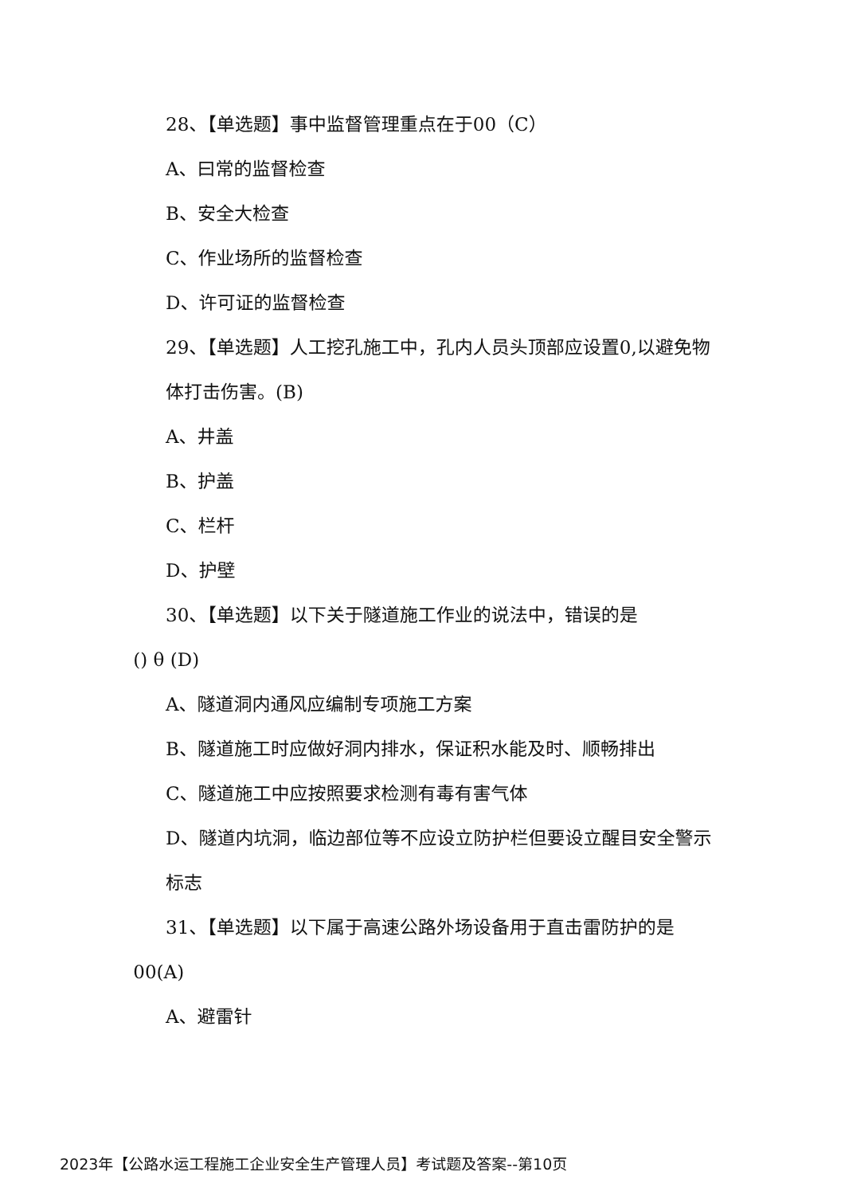28、【单选题】事中监督管理重点在于00（C）
A、曰常的监督检查
B、安全大检查
C、作业场所的监督检查
D、许可证的监督检查
29、【单选题】人工挖孔施工中，孔内人员头顶部应设置0,以避免物体打击伤害。(B)
A、井盖
B、护盖
C、栏杆
D、护壁
30、【单选题】以下关于隧道施工作业的说法中，错误的是
() θ (D)
A、隧道洞内通风应编制专项施工方案
B、隧道施工时应做好洞内排水，保证积水能及时、顺畅排出
C、隧道施工中应按照要求检测有毒有害气体
D、隧道内坑洞，临边部位等不应设立防护栏但要设立醒目安全警示标志
31、【单选题】以下属于高速公路外场设备用于直击雷防护的是
00(A)
A、避雷针
2023年【公路水运工程施工企业安全生产管理人员】考试题及答案--第10页